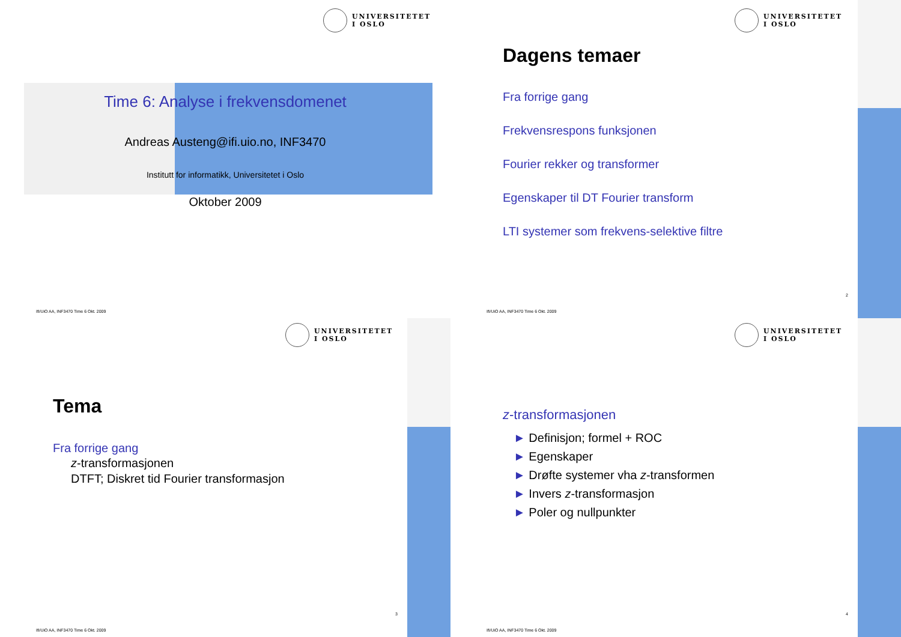UNIVERSITETET
I OSLO
Time 6: Analyse i frekvensdomenet
Andreas Austeng@ifi.uio.no, INF3470
Institutt for informatikk, Universitetet i Oslo
Oktober 2009
Ifi/UiO AA, INF3470 Time 6 Okt. 2009
UNIVERSITETET
I OSLO
Dagens temaer
Fra forrige gang
Frekvensrespons funksjonen
Fourier rekker og transformer
Egenskaper til DT Fourier transform
LTI systemer som frekvens-selektive filtre
2
Ifi/UiO AA, INF3470 Time 6 Okt. 2009
UNIVERSITETET
I OSLO
Tema
Fra forrige gang
z-transformasjonen
DTFT; Diskret tid Fourier transformasjon
3
Ifi/UiO AA, INF3470 Time 6 Okt. 2009
UNIVERSITETET
I OSLO
z-transformasjonen
► Definisjon; formel + ROC
► Egenskaper
► Drøfte systemer vha z-transformen
► Invers z-transformasjon
► Poler og nullpunkter
4
Ifi/UiO AA, INF3470 Time 6 Okt. 2009